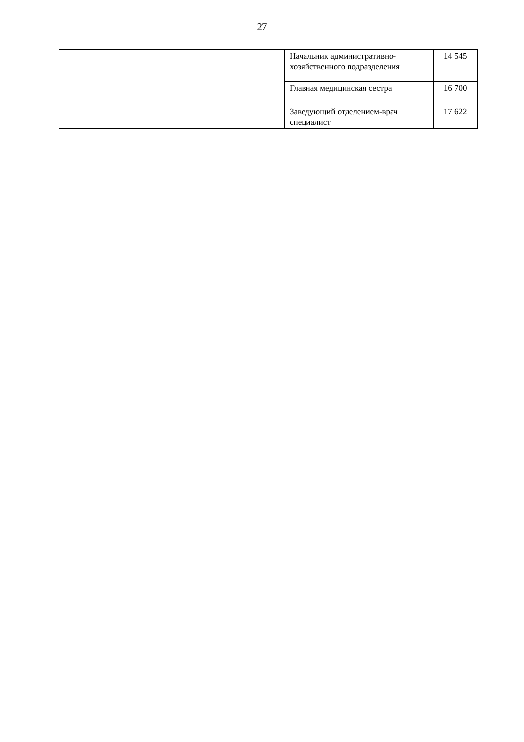27
| | Начальник административно-хозяйственного подразделения | 14 545 |
| | Главная медицинская сестра | 16 700 |
| | Заведующий отделением-врач специалист | 17 622 |